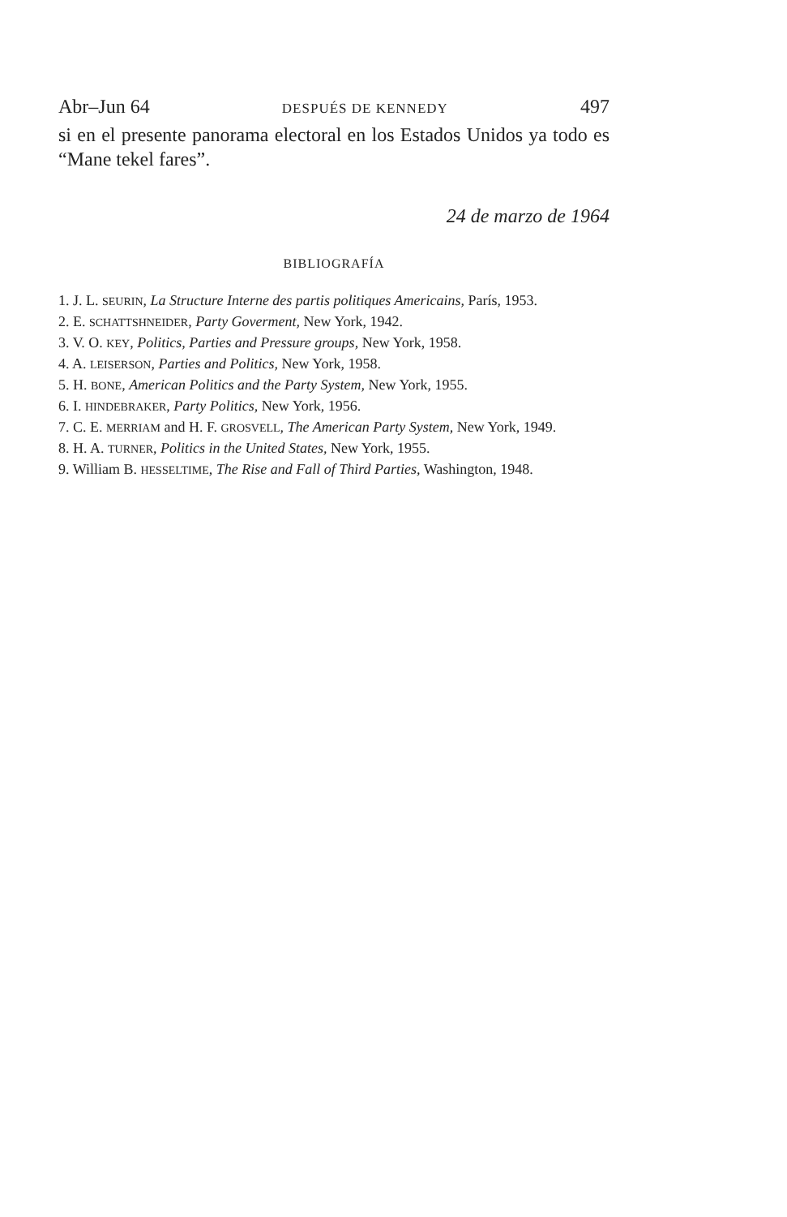Abr–Jun 64 DESPUÉS DE KENNEDY 497
si en el presente panorama electoral en los Estados Unidos ya todo es “Mane tekel fares”.
24 de marzo de 1964
BIBLIOGRAFÍA
1. J. L. SEURIN, La Structure Interne des partis politiques Americains, París, 1953.
2. E. SCHATTSHNEIDER, Party Goverment, New York, 1942.
3. V. O. KEY, Politics, Parties and Pressure groups, New York, 1958.
4. A. LEISERSON, Parties and Politics, New York, 1958.
5. H. BONE, American Politics and the Party System, New York, 1955.
6. I. HINDEBRAKER, Party Politics, New York, 1956.
7. C. E. MERRIAM and H. F. GROSVELL, The American Party System, New York, 1949.
8. H. A. TURNER, Politics in the United States, New York, 1955.
9. William B. HESSELTIME, The Rise and Fall of Third Parties, Washington, 1948.